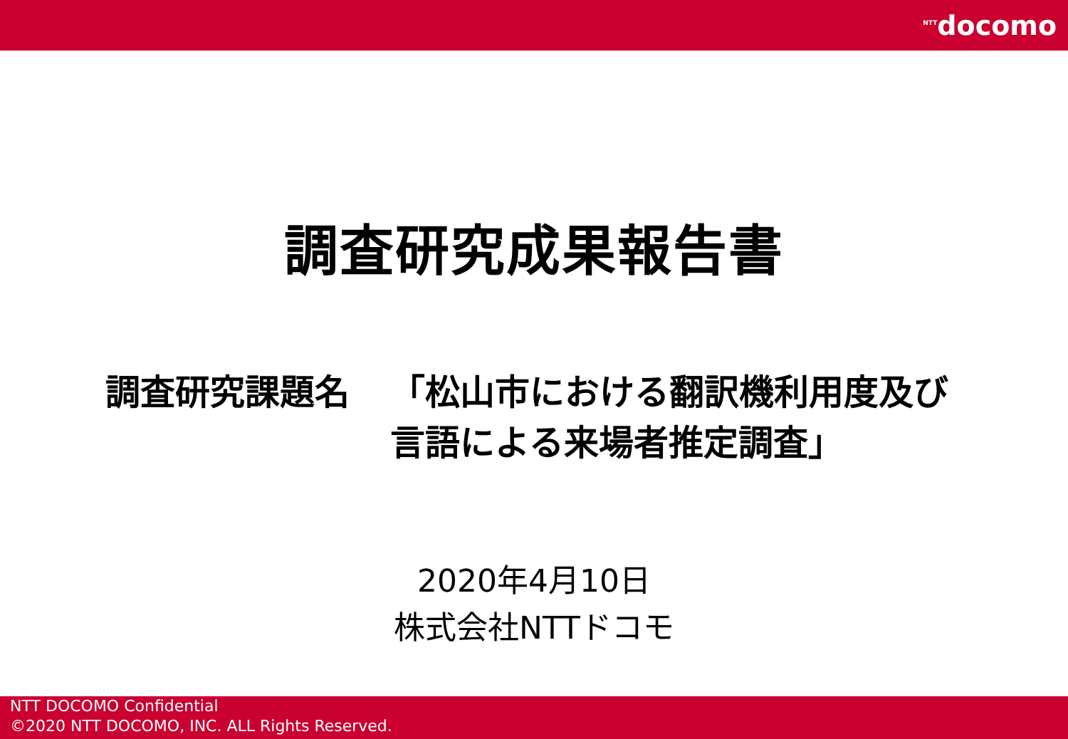<sup>NTT</sup>docomo
調査研究成果報告書
調査研究課題名 「松山市における翻訳機利用度及び言語による来場者推定調査」
2020年4月10日
株式会社NTTドコモ
NTT DOCOMO Confidential
©2020 NTT DOCOMO, INC. ALL Rights Reserved.